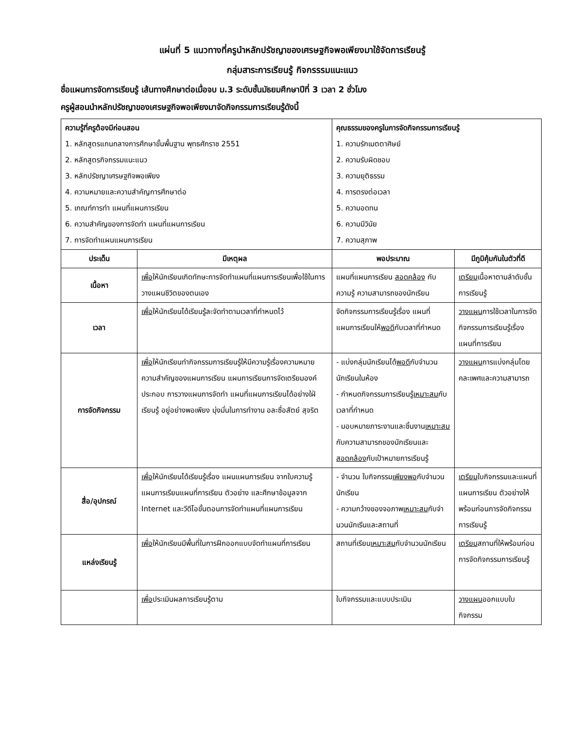แผ่นที่ 5 แนวทางที่ครูนำหลักปรัชญาของเศรษฐกิจพอเพียงมาใช้จัดการเรียนรู้
กลุ่มสาระการเรียนรู้ กิจกรรรมแนะแนว
ชื่อแผนการจัดการเรียนรู้ เส้นทางศึกษาต่อเมื่อจบ ม.3 ระดับชั้นมัธยมศึกษาปีที่ 3 เวลา 2 ชั่วโมง
ครูผู้สอนนำหลักปรัชญาของเศรษฐกิจพอเพียงมาจัดกิจกรรมการเรียนรู้ดังนี้
| ความรู้ที่ครูต้องมีก่อนสอน 1. หลักสูตรแกนกลางการศึกษาขั้นพื้นฐาน พุทธศักราช 2551 2. หลักสูตรกิจกรรมแนะแนว 3. หลักปรัชญาเศรษฐกิจพอเพียง 4. ความหมายและความสำคัญการศึกษาต่อ 5. เกณฑ์การทำ แผนที่แผนการเรียน 6. ความสำคัญของการจัดทำ แผนที่แผนการเรียน 7. การจัดทำแผนแผนการเรียน | | คุณธรรมของครูในการจัดกิจกรรมการเรียนรู้ 1. ความรักเมตตาศิษย์ 2. ความรับผิดชอบ 3. ความยุติธรรม 4. การตรงต่อเวลา 5. ความอดทน 6. ความมีวินัย 7. ความสุภาพ | |
| ประเด็น | มีเหตุผล | พอประมาณ | มีภูมิคุ้มกันในตัวที่ดี |
| เนื้อหา | เพื่อ ให้นักเรียนเกิดทักษะการจัดทำแผนที่แผนการเรียนเพื่อใช้ในการวางแผนชีวิตของตนเอง | แผนที่แผนการเรียน สอดคล้อง กับความรู้ ความสามารถของนักเรียน | เตรียม เนื้อหาตามลำดับขั้นการเรียนรู้ |
| เวลา | เพื่อ ให้นักเรียนได้เรียนรู้ละจัดทำตามเวลาที่กำหนดไว้ | จัดกิจกรรมการเรียนรู้เรื่อง แผนที่แผนการเรียนให้ พอดี กับเวลาที่กำหนด | วางแผน การใช้เวลาในการจัดกิจกรรมการเรียนรู้เรื่อง แผนที่การเรียน |
| การจัดกิจกรรม | เพื่อ ให้นักเรียนทำกิจกรรมการเรียนรู้ให้มีความรู้เรื่องความหมาย ความสำคัญของแผนการเรียน แผนการเรียนการจัดเตรียมองค์ประกอบ การวางแผนการจัดทำ แผนที่แผนการเรียนได้อย่างใฝ่เรียนรู้ อยู่อย่างพอเพียง มุ่งมั่นในการทำงาน อละซื่อสัตย์ สุจริต | - แบ่งกลุ่มนักเรียนได้ พอดี กับจำนวนนักเรียนในห้อง - กำหนดกิจกรรมการเรียนรู้ เหมาะสม กับเวลาที่กำหนด - มอบหมายภาระงานและชิ้นงาน เหมาะสม กับความสามารถของนักเรียนและ สอดคล้อง กับเป้าหมายการเรียนรู้ | วางแผน การแบ่งกลุ่มโดยคละเพศและความสามารถ |
| สื่อ/อุปกรณ์ | เพื่อ ให้นักเรียนได้เรียนรู้เรื่อง แผนแผนการเรียน จากใบความรู้ แผนการเรียนแผนที่การเรียน ตัวอย่าง และศึกษาข้อมูลจาก Internet และวีดีโอขั้นตอนการจัดทำแผนที่แผนการเรียน | - จำนวน ใบกิจกรรม เพียงพอ กับจำนวนนักเรียน - ความกว้างของจอภาพ เหมาะสม กับจำนวนนักเรีนและสถานที่ | เตรียม ใบกิจกรรมและแผนที่แผนการเรียน ตัวอย่างให้พร้อมก่อนการจัดกิจกรรมการเรียนรู้ |
| แหล่งเรียนรู้ | เพื่อ ให้นักเรียนมีพื้นที่ในการฝึกออกแบบจัดทำแผนที่การเรียน | สถานที่เรียน เหมาะสม กับจำนวนนักเรียน | เตรียม สถานที่ให้พร้อมก่อนการจัดกิจกรรมการเรียนรู้ |
| | เพื่อ ประเมินผลการเรียนรู้ตาม | ใบกิจกรรมและแบบประเมิน | วางแผน ออกแบบใบกิจกรรม |